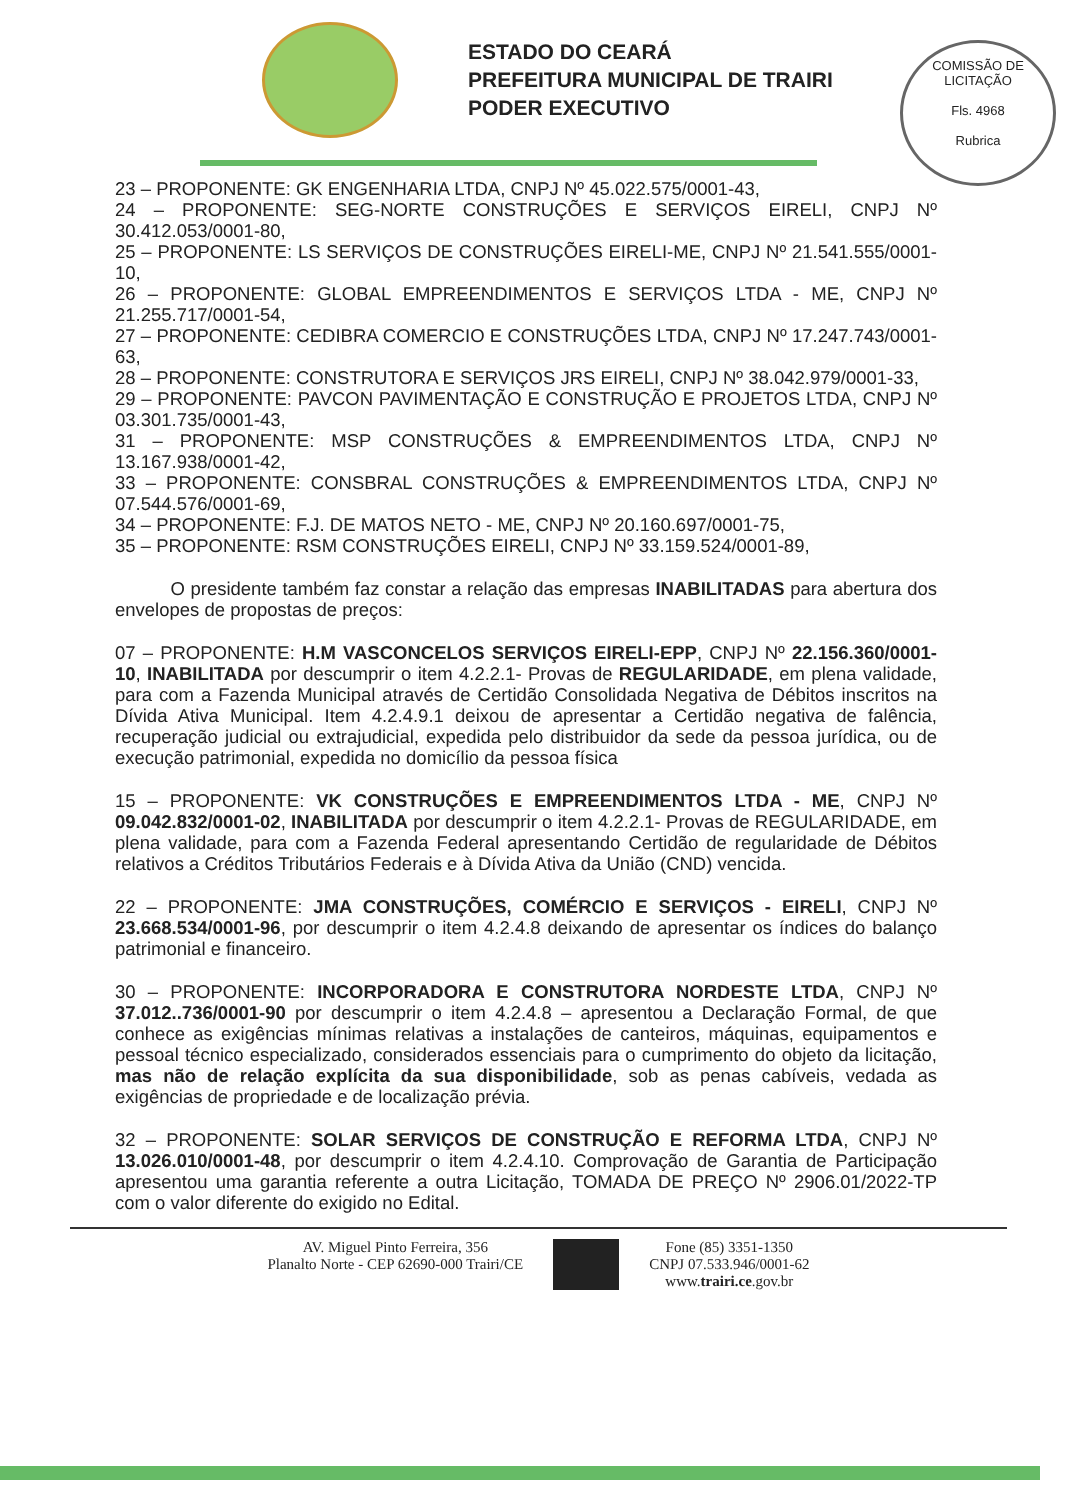ESTADO DO CEARÁ
PREFEITURA MUNICIPAL DE TRAIRI
PODER EXECUTIVO
COMISSÃO DE LICITAÇÃO
Fls. 4968
Rubrica
23 – PROPONENTE: GK ENGENHARIA LTDA, CNPJ Nº 45.022.575/0001-43,
24 – PROPONENTE: SEG-NORTE CONSTRUÇÕES E SERVIÇOS EIRELI, CNPJ Nº 30.412.053/0001-80,
25 – PROPONENTE: LS SERVIÇOS DE CONSTRUÇÕES EIRELI-ME, CNPJ Nº 21.541.555/0001-10,
26 – PROPONENTE: GLOBAL EMPREENDIMENTOS E SERVIÇOS LTDA - ME, CNPJ Nº 21.255.717/0001-54,
27 – PROPONENTE: CEDIBRA COMERCIO E CONSTRUÇÕES LTDA, CNPJ Nº 17.247.743/0001-63,
28 – PROPONENTE: CONSTRUTORA E SERVIÇOS JRS EIRELI, CNPJ Nº 38.042.979/0001-33,
29 – PROPONENTE: PAVCON PAVIMENTAÇÃO E CONSTRUÇÃO E PROJETOS LTDA, CNPJ Nº 03.301.735/0001-43,
31 – PROPONENTE: MSP CONSTRUÇÕES & EMPREENDIMENTOS LTDA, CNPJ Nº 13.167.938/0001-42,
33 – PROPONENTE: CONSBRAL CONSTRUÇÕES & EMPREENDIMENTOS LTDA, CNPJ Nº 07.544.576/0001-69,
34 – PROPONENTE: F.J. DE MATOS NETO - ME, CNPJ Nº 20.160.697/0001-75,
35 – PROPONENTE: RSM CONSTRUÇÕES EIRELI, CNPJ Nº 33.159.524/0001-89,
O presidente também faz constar a relação das empresas INABILITADAS para abertura dos envelopes de propostas de preços:
07 – PROPONENTE: H.M VASCONCELOS SERVIÇOS EIRELI-EPP, CNPJ Nº 22.156.360/0001-10, INABILITADA por descumprir o item 4.2.2.1- Provas de REGULARIDADE, em plena validade, para com a Fazenda Municipal através de Certidão Consolidada Negativa de Débitos inscritos na Dívida Ativa Municipal. Item 4.2.4.9.1 deixou de apresentar a Certidão negativa de falência, recuperação judicial ou extrajudicial, expedida pelo distribuidor da sede da pessoa jurídica, ou de execução patrimonial, expedida no domicílio da pessoa física
15 – PROPONENTE: VK CONSTRUÇÕES E EMPREENDIMENTOS LTDA - ME, CNPJ Nº 09.042.832/0001-02, INABILITADA por descumprir o item 4.2.2.1- Provas de REGULARIDADE, em plena validade, para com a Fazenda Federal apresentando Certidão de regularidade de Débitos relativos a Créditos Tributários Federais e à Dívida Ativa da União (CND) vencida.
22 – PROPONENTE: JMA CONSTRUÇÕES, COMÉRCIO E SERVIÇOS - EIRELI, CNPJ Nº 23.668.534/0001-96, por descumprir o item 4.2.4.8 deixando de apresentar os índices do balanço patrimonial e financeiro.
30 – PROPONENTE: INCORPORADORA E CONSTRUTORA NORDESTE LTDA, CNPJ Nº 37.012..736/0001-90 por descumprir o item 4.2.4.8 – apresentou a Declaração Formal, de que conhece as exigências mínimas relativas a instalações de canteiros, máquinas, equipamentos e pessoal técnico especializado, considerados essenciais para o cumprimento do objeto da licitação, mas não de relação explícita da sua disponibilidade, sob as penas cabíveis, vedada as exigências de propriedade e de localização prévia.
32 – PROPONENTE: SOLAR SERVIÇOS DE CONSTRUÇÃO E REFORMA LTDA, CNPJ Nº 13.026.010/0001-48, por descumprir o item 4.2.4.10. Comprovação de Garantia de Participação apresentou uma garantia referente a outra Licitação, TOMADA DE PREÇO Nº 2906.01/2022-TP com o valor diferente do exigido no Edital.
AV. Miguel Pinto Ferreira, 356
Planalto Norte - CEP 62690-000 Trairi/CE
Fone (85) 3351-1350
CNPJ 07.533.946/0001-62
www.trairi.ce.gov.br